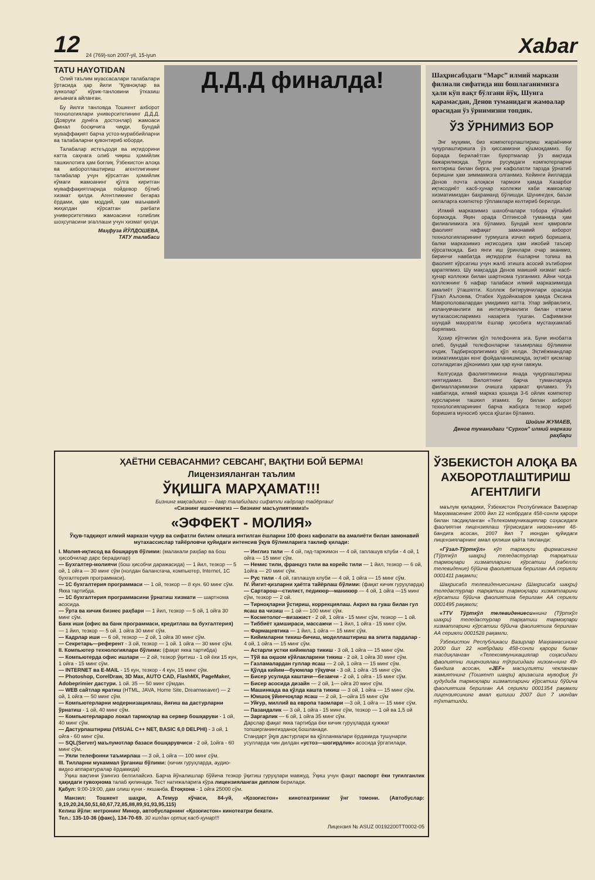12 24 (769)-son 2007-yil, 15-iyun Xabar
TATU HAYOTIDAN
Олий таълим муассасалари талабалари ўртасида ҳар йили “Қувноқлар ва зукколар” кўрик-танловини ўтказиш анъанага айланган.
Бу йилги танловда Тошкент ахборот технологиялари университетининг Д.Д.Д. (Довруғи дунёга достонлар) жамоаси финал босқичига чиқди. Бундай муваффақият барча устоз-мураббийларни ва талабаларни қувонтириб юборди.
Талабалар истеъдоди ва иқтидорини катта саҳнага олиб чиқиш ҳомийлик ташкилотига ҳам боғлиқ. Ўзбекистон алоқа ва ахборотлаштириш агентлигининг талабалар учун кўрсатган ҳомийлик кўмаги жамоанинг қўлга киритган муваффақиятларида пойдевор бўлиб хизмат қилди. Агентликнинг беғараз ёрдами, ҳам моддий, ҳам маънавий жиҳатдан кўрсатган рағбати университетимиз жамоасини ғолиблик шоҳсупасини эгаллаши учун хизмат қилди.
Маҳфуза ЙЎЛДОШЕВА,
ТАТУ талабаси
Д.Д.Д финалда!
Шаҳрисабздаги “Марс” илмий маркази филиали сифатида иш бошлаганимизга ҳали кўп вақт бўлгани йўқ. Шунга қарамасдан, Денов туманидаги жамоалар орасидан ўз ўрнимизни топдик.
ЎЗ ЎРНИМИЗ БОР
Энг муҳими, биз компютерлаштириш жараёнини чуқурлаштиришга ўз ҳиссамизни қўшмоқдамиз. Бу борада берилаётган буюртмалар ўз вақтида бажарилмоқда. Турли русумдаги компютерларни келтириш билан бирга, уни кафолатли тарзда ўрнатиб беришни ҳам зиммамизга олганмиз. Кейинги йилларда Денов почта алоқаси тармоғи ҳамда Хазарбоғ иқтисодиёт касб-ҳунар коллежи каби жамоалар хизматимиздан баҳраманд бўлишди. Шунингдек, баъзи оилаларга компютер тўпламлари келтириб берилди.
Илмий марказимиз шахобчалари тобора кўпайиб бормоқда. Яқин орада Олтинсой туманида ҳам филиалимизга эга бўламиз. Бундай кенг қамровли фаолият нафақат замонавий ахборот технологияларининг турмушга изчил кириб боришига, балки марказимиз иқтисодига ҳам ижобий таъсир кўрсатмоқда. Биз янги иш ўринлари очар эканмиз, биринчи навбатда иқтидорли ёшларни топиш ва фаолият кўрсатиш учун жалб этишга асосий эътиборни қаратяпмиз. Шу мақсадда Денов маиший хизмат касб-ҳунар коллежи билан шартнома тузганмиз. Айни чоғда коллежнинг 6 нафар талабаси илмий марказимизда амалиёт ўташяпти. Коллеж битирувчилари орасида Гўзал Аълоева, Отабек Худойназаров ҳамда Оксана Макрополовалардан умидимиз катта. Улар зийраклиги, изланувчанлиги ва интилувчанлиги билан етакчи мутахассисларимиз назарига тушган. Сафимизни шундай маҳоратли ёшлар ҳисобига мустаҳкамлаб боряпмиз.
Ҳозир кўпчилик қўл телефонига эга. Буни инобатга олиб, бундай телефонларни таъмирлаш бўлимини очдик. Тадбиркорлигимиз қўл келди. Эҳтиёжмандлар хизматимиздан кенг фойдаланишмоқда, эҳтиёт қисмлар сотиладиган дўконимиз ҳам ҳар куни гавжум.
Келгусида фаолиятимизни янада чуқурлаштириш ниятидамиз. Вилоятнинг барча туманларида филиалларимизни очишга ҳаракат қиламиз. Ўз навбатида, илмий марказ қошида 3-6 ойлик компютер курсларини ташкил этамиз. Бу билан ахборот технологияларининг барча жабҳага тезкор кириб боришига муносиб ҳисса қўшган бўламиз.
Шойим ЖУМАЕВ,
Денов туманидаги “Сурхон” илмий маркази раҳбари
ҲАЁТНИ СЕВАСАНМИ? СЕВСАНГ, ВАҚТНИ БОЙ БЕРМА!
Лицензияланган таълим
ЎҚИШГА МАРҲАМАТ!!!
Бизнинг мақсадимиз — давр талабидаги сифатли кадрлар тайёрлаш!
«Сизнинг ишончингиз — бизнинг масъулиятимиз!»
«ЭФФЕКТ - МОЛИЯ»
Ўқув-тадқиқот илмий маркази чуқур ва сифатли билим олишга интилган ёшларни 100 фоиз кафолати ва амалиёти билан замонавий мутахассислар тайёрловчи қуйидаги интенсив ўқув бўлимларига таклиф қилади:
I. Молия-иқтисод ва бошқарув бўлими: (малакали раҳбар ва бош ҳисобчилар дарс берадилар)
— Бухгалтер-молиячи (бош ҳисобчи даражасида) — 1 йил, тезкор — 5 ой, 1 ойга — 30 минг сўм (нолдан балансгача, компьютер, Internet, 1С бухгалтерия программаси).
— 1С бухгалтерия программаси — 1 ой, тезкор — 8 кун. 60 минг сўм. Якка тартибда.
— 1С бухгалтерия программасини ўрнатиш хизмати — шартнома асосида.
— Ўрта ва кичик бизнес раҳбари — 1 йил, тезкор — 5 ой, 1 ойга 30 минг сўм.
Банк иши (офис ва банк программаси, кредитлаш ва бухгалтерия) — 1 йил, тезкор — 5 ой. 1 ойга 30 минг сўм.
— Кадрлар иши — 6 ой, тезкор — 2 ой, 1 ойга 30 минг сўм.
— Секретарь—референт - 3 ой, тезкор — 1 ой. 1 ойга — 30 минг сўм.
II. Компьютер технологиялари бўлими: (фақат якка тартибда)
— Компьютерда офис ишлари — 2 ой, тезкор ўқитиш - 1 ой ёки 15 кун, 1 ойга - 15 минг сўм.
— INTERNET ва E-MAIL - 15 кун, тезкор - 4 кун, 15 минг сўм.
— Photoshop, CorelDraw, 3D Max, AUTO CAD, FlashMX, PageMaker, Adobeprimier дастури. 1 ой. 35 — 50 минг сўмдан.
— WEB сайтлар яратиш (HTML, JAVA, Home Site, Dreamweaver) — 2 ой, 1 ойга — 50 минг сўм.
— Компьютерларни модернизациялаш, йиғиш ва дастурларни ўрнатиш - 1 ой, 40 минг сўм.
— Компьютерлараро локал тармоқлар ва сервер бошқаруви - 1 ой, 40 минг сўм.
— Дастурлаштириш (VISUAL C++ NET, BASIC 6,0 DELPHI) - 3 ой, 1 ойга - 60 минг сўм.
— SQL(Server) маълумотлар базаси бошқарувчиси - 2 ой, 1ойга - 60 минг сўм.
— Уяли телефонни таъмирлаш — 3 ой, 1 ойга — 100 минг сўм.
III. Тилларни мукаммал ўрганиш бўлими: (кичик гуруҳларда, аудио-видео аппаратуралар ёрдамида)
— Инглиз тили — 4 ой, гид-таржимон — 4 ой, гаплашув клуби - 4 ой, 1 ойга — 15 минг сўм.
— Немис тили, француз тили ва корейс тили — 1 йил, тезкор — 6 ой, 1ойга — 20 минг сўм.
— Рус тили - 4 ой, гаплашув клуби — 4 ой, 1 ойга — 15 минг сўм.
IV. Йигит-қизларни ҳаётга тайёрлаш бўлими: (фақат кичик гуруҳларда)
— Сартарош—стилист, педикюр—маникюр — 4 ой, 1 ойга —15 минг сўм, тезкор — 2 ой.
— Тирноқларни ўстириш, коррекциялаш. Акрил ва гуаш билан гул ясаш ва чизиш — 1 ой — 100 минг сўм.
— Косметолог—визажист - 2 ой, 1 ойга - 15 минг сўм, тезкор — 1 ой.
— Тиббиёт ҳамшираси, массажчи — 1 йил, 1 ойга - 15 минг сўм.
— Фармацевтика — 1 йил, 1 ойга — 15 минг сўм.
— Кийимларни тикиш-бичиш, моделлаштириш ва элита пардалар - 4 ой, 1 ойга — 15 минг сўм.
— Астарли устки кийимлар тикиш - 3 ой, 1 ойга — 15 минг сўм.
— Тўй ва оқшом кўйлакларини тикиш - 2 ой, 1 ойга 30 минг сўм.
— Газламалардан гуллар ясаш — 2 ой, 1 ойга — 15 минг сўм.
— Қўлда кийим—буюмлар тўқувчи - 3 ой, 1 ойга -15 минг сўм.
— Бисер усулида каштачи—безакчи - 2 ой, 1 ойга - 15 минг сўм.
— Бисер асосида дизайн — 2 ой, 1— ойга 20 минг сўм.
— Машинкада ва қўлда кашта тикиш — 3 ой, 1 ойга — 15 минг сўм.
— Юмшоқ ўйинчоқлар ясаш — 2 ой, 1—ойга 15 минг сўм
— Уйғур, миллий ва европа таомлари —3 ой, 1 ойга — 15 минг сўм.
— Пазандалик — 3 ой, 1 ойга - 15 минг сўм, тезкор — 1 ой ва 1,5 ой
— Заргарлик — 6 ой, 1 ойга 35 минг сўм.
Дарслар фақат якка тартибда ёки кичик гуруҳларда ҳужжат топширганингизданоқ бошланади.
Стандарт ўқув дастурлари ва қўлланмалари ёрдамида тушунарли усулларда чин дилдан «устоз—шогирдлик» асосида ўргатилади.
Ўқиш вақтини ўзингиз белгилайсиз. Барча йўналишлар бўйича тезкор ўқитиш гуруҳлари мавжуд. Ўқиш учун фақат паспорт ёки туғилганлик ҳақидаги гувоҳнома талаб қилинади. Тест натижаларига кўра лицензияланган диплом берилади.
Қабул: 9:00-19:00, дам олиш куни - якшанба. Ётоқхона - 1 ойга 25000 сўм.
Манзил: Тошкент шаҳри, А.Темур кўчаси, 84-уй, «Қозоғистон» кинотеатрининг ўнг томони. (Автобуслар: 9,19,20,24,50,51,60,67,72,85,88,89,91,93,95,115)
Келиш йўли: метронинг Минор, автобусларнинг «Қозоғистон» кинотеатри бекати.
Тел.: 135-10-36 (факс), 134-70-69. 30 хилдан ортиқ касб-ҳунар!!!
Лицензия № ASUZ 00192200TT0002-05
ЎЗБЕКИСТОН АЛОҚА ВА АХБОРОТЛАШТИРИШ АГЕНТЛИГИ
маълум қиладики, Ўзбекистон Республикаси Вазирлар Маҳкамасининг 2000 йил 22 ноябрдаги 458-сонли қарори билан тасдиқланган «Телекоммуникациялар соҳасидаги фаолиятни лицензиялаш тўғрисидаги низом»нинг 48-бандига асосан, 2007 йил 7 июндан қуйидаги лицензияларнинг амал қилиши қайта тикланди:
«Гўзал-Тўрткўл» кўп тармоқли фирмасининг (Тўрткўл шаҳри) теледастурлар тарқатиш тармоқлари хизматларини кўрсатиш (кабелли телевидение) бўйича фаолиятига берилган АА серияли 0001411 рақамли;
Шаҳрисабз телевидениесининг (Шаҳрисабз шаҳри) теледастурлар тарқатиш тармоқлари хизматларини кўрсатиш бўйича фаолиятига берилган АА серияли 0001495 рақамли;
«TTV Тўрткўл телевидениеси»нинг (Тўрткўл шаҳри) теледастурлар тарқатиш тармоқлари хизматларини кўрсатиш бўйича фаолиятига берилган АА серияли 0001528 рақамли.
Ўзбекистон Республикаси Вазирлар Маҳкамасининг 2000 йил 22 ноябрдаги 458-сонли қарори билан тасдиқланган «Телекоммуникациялар соҳасидаги фаолиятни лицензиялаш тўғрисидаги низом»нинг 49-бандига асосан, «JEF» масъулияти чекланган жамиятнинг (Тошкент шаҳри) аризасига мувофиқ ўз ҳудудида тармоқлари хизматларини кўрсатиш бўйича фаолиятига берилган АА серияли 0001354 рақамли лицензиясининг амал қилиши 2007 йил 7 июндан тўхтатилди.